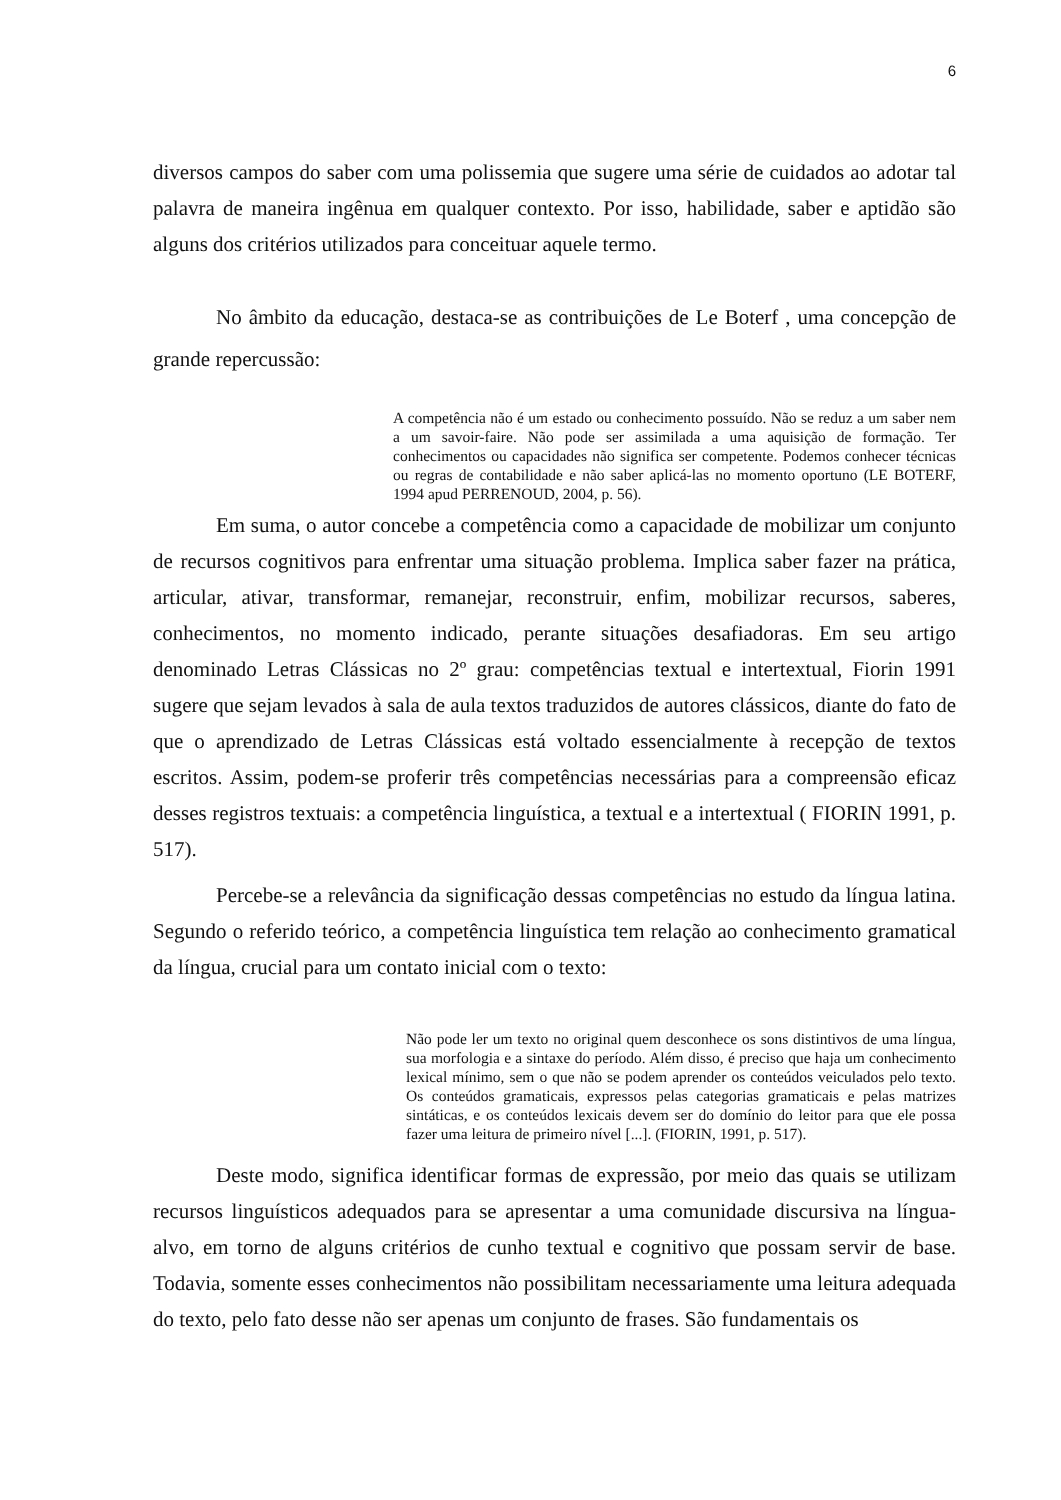6
diversos campos do saber com uma polissemia que sugere uma série de cuidados ao adotar tal palavra de maneira ingênua em qualquer contexto. Por isso, habilidade, saber e aptidão são alguns dos critérios utilizados para conceituar aquele termo.
No âmbito da educação, destaca-se as contribuições de Le Boterf , uma concepção de grande repercussão:
A competência não é um estado ou conhecimento possuído. Não se reduz a um saber nem a um savoir-faire. Não pode ser assimilada a uma aquisição de formação. Ter conhecimentos ou capacidades não significa ser competente. Podemos conhecer técnicas ou regras de contabilidade e não saber aplicá-las no momento oportuno (LE BOTERF, 1994 apud PERRENOUD, 2004, p. 56).
Em suma, o autor concebe a competência como a capacidade de mobilizar um conjunto de recursos cognitivos para enfrentar uma situação problema. Implica saber fazer na prática, articular, ativar, transformar, remanejar, reconstruir, enfim, mobilizar recursos, saberes, conhecimentos, no momento indicado, perante situações desafiadoras. Em seu artigo denominado Letras Clássicas no 2º grau: competências textual e intertextual, Fiorin 1991 sugere que sejam levados à sala de aula textos traduzidos de autores clássicos, diante do fato de que o aprendizado de Letras Clássicas está voltado essencialmente à recepção de textos escritos. Assim, podem-se proferir três competências necessárias para a compreensão eficaz desses registros textuais: a competência linguística, a textual e a intertextual ( FIORIN 1991, p. 517).
Percebe-se a relevância da significação dessas competências no estudo da língua latina. Segundo o referido teórico, a competência linguística tem relação ao conhecimento gramatical da língua, crucial para um contato inicial com o texto:
Não pode ler um texto no original quem desconhece os sons distintivos de uma língua, sua morfologia e a sintaxe do período. Além disso, é preciso que haja um conhecimento lexical mínimo, sem o que não se podem aprender os conteúdos veiculados pelo texto. Os conteúdos gramaticais, expressos pelas categorias gramaticais e pelas matrizes sintáticas, e os conteúdos lexicais devem ser do domínio do leitor para que ele possa fazer uma leitura de primeiro nível [...]. (FIORIN, 1991, p. 517).
Deste modo, significa identificar formas de expressão, por meio das quais se utilizam recursos linguísticos adequados para se apresentar a uma comunidade discursiva na língua-alvo, em torno de alguns critérios de cunho textual e cognitivo que possam servir de base. Todavia, somente esses conhecimentos não possibilitam necessariamente uma leitura adequada do texto, pelo fato desse não ser apenas um conjunto de frases. São fundamentais os